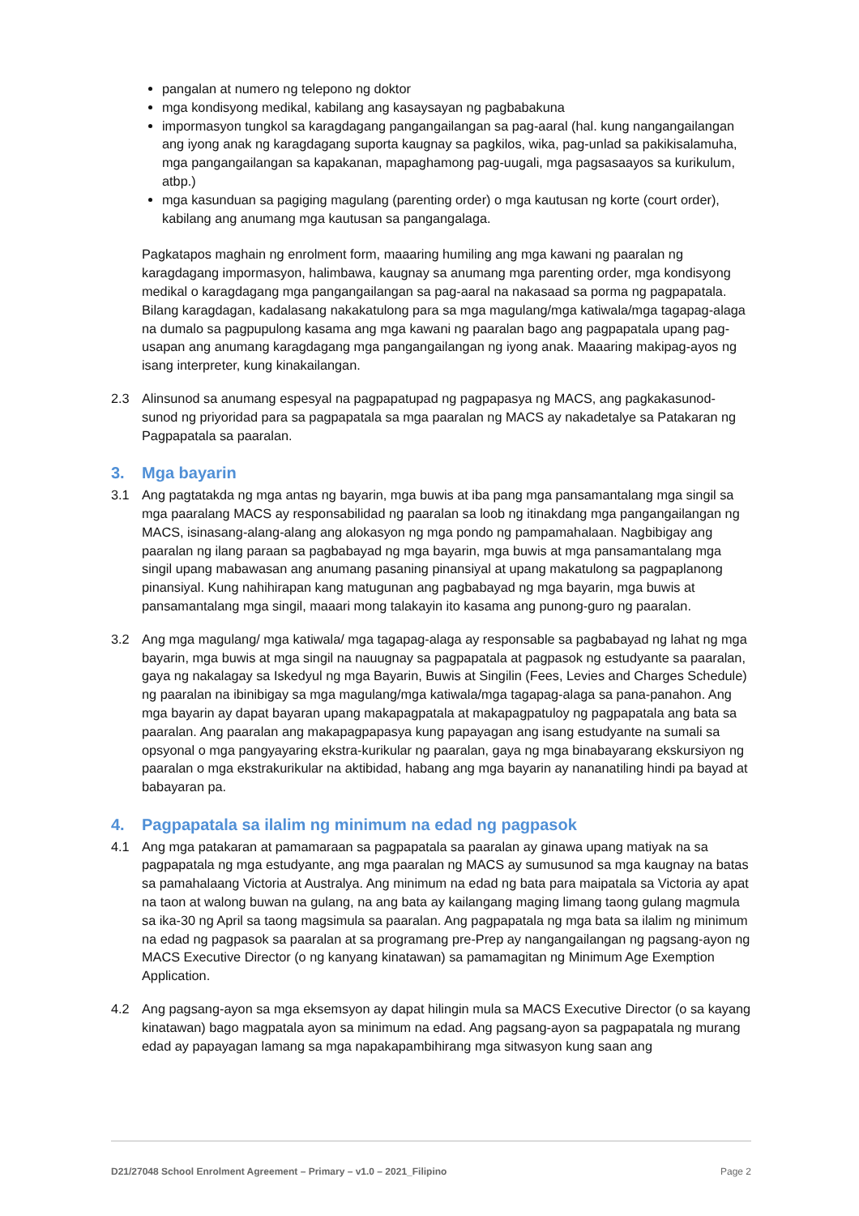pangalan at numero ng telepono ng doktor
mga kondisyong medikal, kabilang ang kasaysayan ng pagbabakuna
impormasyon tungkol sa karagdagang pangangailangan sa pag-aaral (hal. kung nangangailangan ang iyong anak ng karagdagang suporta kaugnay sa pagkilos, wika, pag-unlad sa pakikisalamuha, mga pangangailangan sa kapakanan, mapaghamong pag-uugali, mga pagsasaayos sa kurikulum, atbp.)
mga kasunduan sa pagiging magulang (parenting order) o mga kautusan ng korte (court order), kabilang ang anumang mga kautusan sa pangangalaga.
Pagkatapos maghain ng enrolment form, maaaring humiling ang mga kawani ng paaralan ng karagdagang impormasyon, halimbawa, kaugnay sa anumang mga parenting order, mga kondisyong medikal o karagdagang mga pangangailangan sa pag-aaral na nakasaad sa porma ng pagpapatala. Bilang karagdagan, kadalasang nakakatulong para sa mga magulang/mga katiwala/mga tagapag-alaga na dumalo sa pagpupulong kasama ang mga kawani ng paaralan bago ang pagpapatala upang pag-usapan ang anumang karagdagang mga pangangailangan ng iyong anak. Maaaring makipag-ayos ng isang interpreter, kung kinakailangan.
2.3 Alinsunod sa anumang espesyal na pagpapatupad ng pagpapasya ng MACS, ang pagkakasunod-sunod ng priyoridad para sa pagpapatala sa mga paaralan ng MACS ay nakadetalye sa Patakaran ng Pagpapatala sa paaralan.
3. Mga bayarin
3.1 Ang pagtatakda ng mga antas ng bayarin, mga buwis at iba pang mga pansamantalang mga singil sa mga paaralang MACS ay responsabilidad ng paaralan sa loob ng itinakdang mga pangangailangan ng MACS, isinasang-alang-alang ang alokasyon ng mga pondo ng pampamahalaan. Nagbibigay ang paaralan ng ilang paraan sa pagbabayad ng mga bayarin, mga buwis at mga pansamantalang mga singil upang mabawasan ang anumang pasaning pinansiyal at upang makatulong sa pagpaplanong pinansiyal. Kung nahihirapan kang matugunan ang pagbabayad ng mga bayarin, mga buwis at pansamantalang mga singil, maaari mong talakayin ito kasama ang punong-guro ng paaralan.
3.2 Ang mga magulang/ mga katiwala/ mga tagapag-alaga ay responsable sa pagbabayad ng lahat ng mga bayarin, mga buwis at mga singil na nauugnay sa pagpapatala at pagpasok ng estudyante sa paaralan, gaya ng nakalagay sa Iskedyul ng mga Bayarin, Buwis at Singilin (Fees, Levies and Charges Schedule) ng paaralan na ibinibigay sa mga magulang/mga katiwala/mga tagapag-alaga sa pana-panahon. Ang mga bayarin ay dapat bayaran upang makapagpatala at makapagpatuloy ng pagpapatala ang bata sa paaralan. Ang paaralan ang makapagpapasya kung papayagan ang isang estudyante na sumali sa opsyonal o mga pangyayaring ekstra-kurikular ng paaralan, gaya ng mga binabayarang ekskursiyon ng paaralan o mga ekstrakurikular na aktibidad, habang ang mga bayarin ay nananatiling hindi pa bayad at babayaran pa.
4. Pagpapatala sa ilalim ng minimum na edad ng pagpasok
4.1 Ang mga patakaran at pamamaraan sa pagpapatala sa paaralan ay ginawa upang matiyak na sa pagpapatala ng mga estudyante, ang mga paaralan ng MACS ay sumusunod sa mga kaugnay na batas sa pamahalaang Victoria at Australya. Ang minimum na edad ng bata para maipatala sa Victoria ay apat na taon at walong buwan na gulang, na ang bata ay kailangang maging limang taong gulang magmula sa ika-30 ng April sa taong magsimula sa paaralan. Ang pagpapatala ng mga bata sa ilalim ng minimum na edad ng pagpasok sa paaralan at sa programang pre-Prep ay nangangailangan ng pagsang-ayon ng MACS Executive Director (o ng kanyang kinatawan) sa pamamagitan ng Minimum Age Exemption Application.
4.2 Ang pagsang-ayon sa mga eksemsyon ay dapat hilingin mula sa MACS Executive Director (o sa kayang kinatawan) bago magpatala ayon sa minimum na edad. Ang pagsang-ayon sa pagpapatala ng murang edad ay papayagan lamang sa mga napakapambihirang mga sitwasyon kung saan ang
D21/27048 School Enrolment Agreement – Primary – v1.0 – 2021_Filipino Page 2